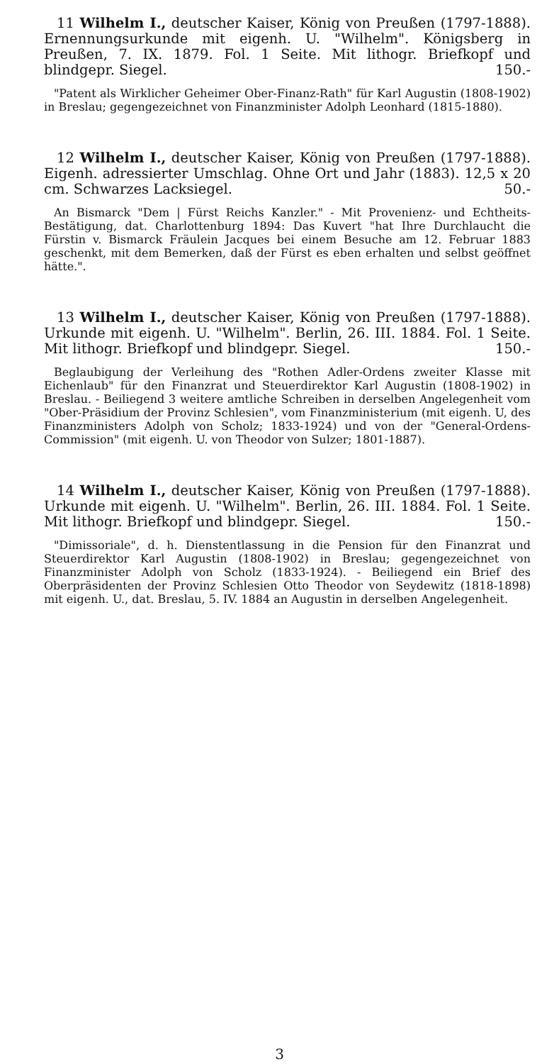11 Wilhelm I., deutscher Kaiser, König von Preußen (1797-1888). Ernennungsurkunde mit eigenh. U. "Wilhelm". Königsberg in Preußen, 7. IX. 1879. Fol. 1 Seite. Mit lithogr. Briefkopf und blindgepr. Siegel. 150.-
"Patent als Wirklicher Geheimer Ober-Finanz-Rath" für Karl Augustin (1808-1902) in Breslau; gegengezeichnet von Finanzminister Adolph Leonhard (1815-1880).
12 Wilhelm I., deutscher Kaiser, König von Preußen (1797-1888). Eigenh. adressierter Umschlag. Ohne Ort und Jahr (1883). 12,5 x 20 cm. Schwarzes Lacksiegel. 50.-
An Bismarck "Dem | Fürst Reichs Kanzler." - Mit Provenienz- und Echtheits-Bestätigung, dat. Charlottenburg 1894: Das Kuvert "hat Ihre Durchlaucht die Fürstin v. Bismarck Fräulein Jacques bei einem Besuche am 12. Februar 1883 geschenkt, mit dem Bemerken, daß der Fürst es eben erhalten und selbst geöffnet hätte.".
13 Wilhelm I., deutscher Kaiser, König von Preußen (1797-1888). Urkunde mit eigenh. U. "Wilhelm". Berlin, 26. III. 1884. Fol. 1 Seite. Mit lithogr. Briefkopf und blindgepr. Siegel. 150.-
Beglaubigung der Verleihung des "Rothen Adler-Ordens zweiter Klasse mit Eichenlaub" für den Finanzrat und Steuerdirektor Karl Augustin (1808-1902) in Breslau. - Beiliegend 3 weitere amtliche Schreiben in derselben Angelegenheit vom "Ober-Präsidium der Provinz Schlesien", vom Finanzministerium (mit eigenh. U, des Finanzministers Adolph von Scholz; 1833-1924) und von der "General-Ordens-Commission" (mit eigenh. U. von Theodor von Sulzer; 1801-1887).
14 Wilhelm I., deutscher Kaiser, König von Preußen (1797-1888). Urkunde mit eigenh. U. "Wilhelm". Berlin, 26. III. 1884. Fol. 1 Seite. Mit lithogr. Briefkopf und blindgepr. Siegel. 150.-
"Dimissoriale", d. h. Dienstentlassung in die Pension für den Finanzrat und Steuerdirektor Karl Augustin (1808-1902) in Breslau; gegengezeichnet von Finanzminister Adolph von Scholz (1833-1924). - Beiliegend ein Brief des Oberpräsidenten der Provinz Schlesien Otto Theodor von Seydewitz (1818-1898) mit eigenh. U., dat. Breslau, 5. IV. 1884 an Augustin in derselben Angelegenheit.
3